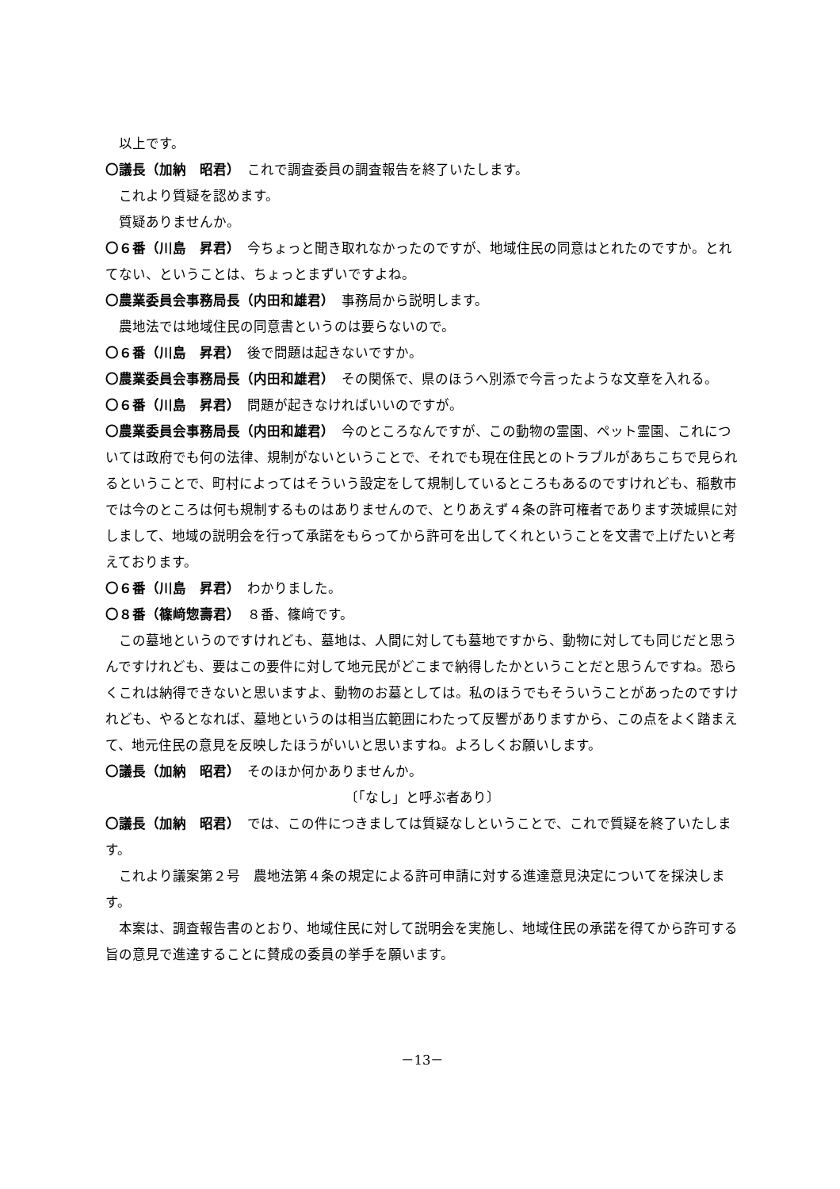以上です。
〇議長（加納　昭君）　これで調査委員の調査報告を終了いたします。
これより質疑を認めます。
質疑ありませんか。
〇６番（川島　昇君）　今ちょっと聞き取れなかったのですが、地域住民の同意はとれたのですか。とれてない、ということは、ちょっとまずいですよね。
〇農業委員会事務局長（内田和雄君）　事務局から説明します。
農地法では地域住民の同意書というのは要らないので。
〇６番（川島　昇君）　後で問題は起きないですか。
〇農業委員会事務局長（内田和雄君）　その関係で、県のほうへ別添で今言ったような文章を入れる。
〇６番（川島　昇君）　問題が起きなければいいのですが。
〇農業委員会事務局長（内田和雄君）　今のところなんですが、この動物の霊園、ペット霊園、これについては政府でも何の法律、規制がないということで、それでも現在住民とのトラブルがあちこちで見られるということで、町村によってはそういう設定をして規制しているところもあるのですけれども、稲敷市では今のところは何も規制するものはありませんので、とりあえず４条の許可権者であります茨城県に対しまして、地域の説明会を行って承諾をもらってから許可を出してくれということを文書で上げたいと考えております。
〇６番（川島　昇君）　わかりました。
〇８番（篠﨑惣壽君）　８番、篠﨑です。
この墓地というのですけれども、墓地は、人間に対しても墓地ですから、動物に対しても同じだと思うんですけれども、要はこの要件に対して地元民がどこまで納得したかということだと思うんですね。恐らくこれは納得できないと思いますよ、動物のお墓としては。私のほうでもそういうことがあったのですけれども、やるとなれば、墓地というのは相当広範囲にわたって反響がありますから、この点をよく踏まえて、地元住民の意見を反映したほうがいいと思いますね。よろしくお願いします。
〇議長（加納　昭君）　そのほか何かありませんか。
〔「なし」と呼ぶ者あり〕
〇議長（加納　昭君）　では、この件につきましては質疑なしということで、これで質疑を終了いたします。
これより議案第２号　農地法第４条の規定による許可申請に対する進達意見決定についてを採決します。
本案は、調査報告書のとおり、地域住民に対して説明会を実施し、地域住民の承諾を得てから許可する旨の意見で進達することに賛成の委員の挙手を願います。
－13－